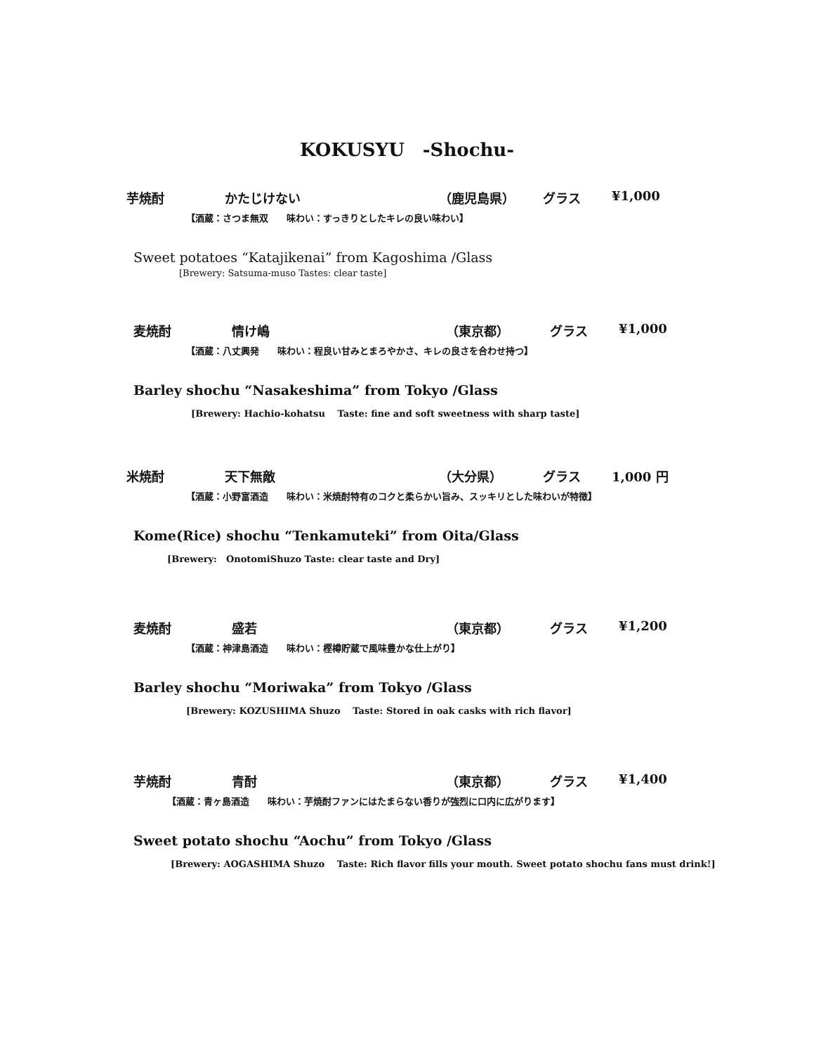KOKUSYU　-Shochu-
芋焼酎 かたじけない （鹿児島県） グラス ¥1,000
【酒蔵：さつま無双　　味わい：すっきりとしたキレの良い味わい】
Sweet potatoes “Katajikenai” from Kagoshima /Glass
[Brewery: Satsuma-muso Tastes: clear taste]
麦焼酎 情け嶋 （東京都） グラス ¥1,000
【酒蔵：八丈興発　　味わい：程良い甘みとまろやかさ、キレの良さを合わせ持つ】
Barley shochu “Nasakeshima” from Tokyo /Glass
[Brewery: Hachio-kohatsu　 Taste: fine and soft sweetness with sharp taste]
米焼酎 天下無敵 （大分県） グラス 1,000 円
【酒蔵：小野富酒造　　味わい：米焼酎特有のコクと柔らかい旨み、スッキリとした味わいが特徴】
Kome(Rice) shochu “Tenkamuteki” from Oita/Glass
[Brewery:　OnotomiShuzo Taste: clear taste and Dry]
麦焼酎 盛若 （東京都） グラス ¥1,200
【酒蔵：神津島酒造　　味わい：樫樽貯蔵で風味豊かな仕上がり】
Barley shochu “Moriwaka” from Tokyo /Glass
[Brewery: KOZUSHIMA Shuzo　 Taste: Stored in oak casks with rich flavor]
芋焼酎 青酎 （東京都） グラス ¥1,400
【酒蔵：青ヶ島酒造　　味わい：芋焼酎ファンにはたまらない香りが強烈に口内に広がります】
Sweet potato shochu “Aochu” from Tokyo /Glass
[Brewery: AOGASHIMA Shuzo　 Taste: Rich flavor fills your mouth. Sweet potato shochu fans must drink!]